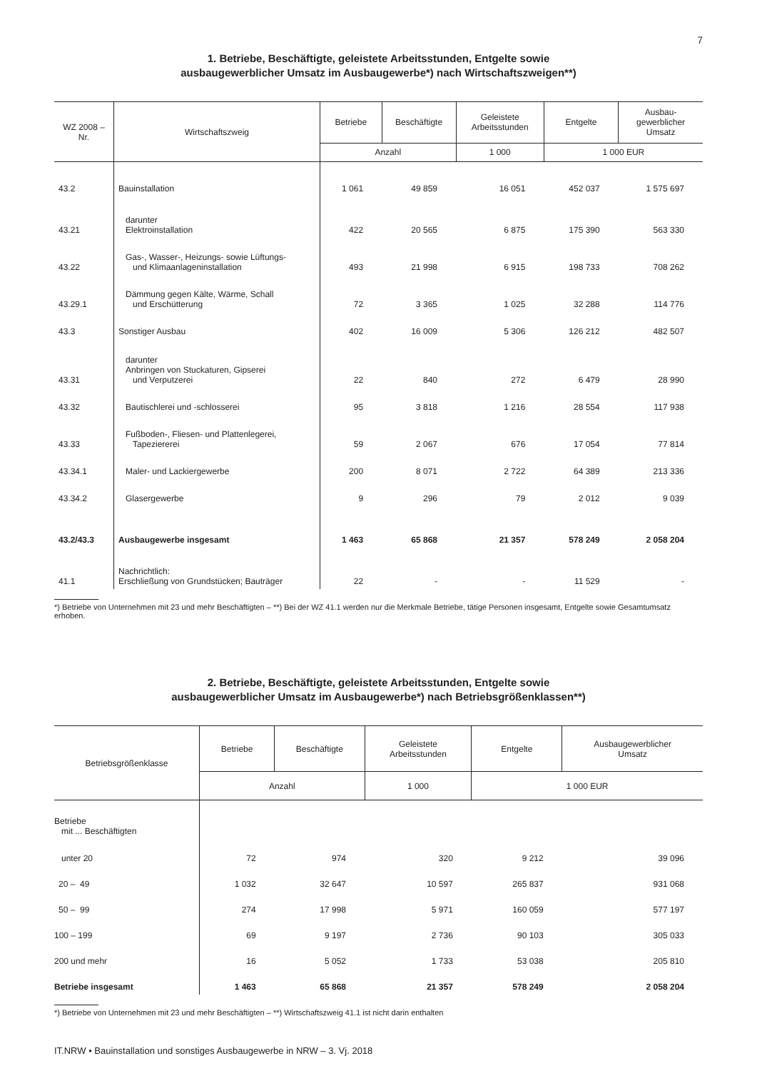7
1. Betriebe, Beschäftigte, geleistete Arbeitsstunden, Entgelte sowie
ausbaugewerblicher Umsatz im Ausbaugewerbe*) nach Wirtschaftszweigen**)
| WZ 2008 – Nr. | Wirtschaftszweig | Betriebe | Beschäftigte | Geleistete Arbeitsstunden | Entgelte | Ausbau- gewerblicher Umsatz |
| --- | --- | --- | --- | --- | --- | --- |
| | | Anzahl | | 1 000 | 1 000 EUR | |
| 43.2 | Bauinstallation | 1 061 | 49 859 | 16 051 | 452 037 | 1 575 697 |
| 43.21 | darunter Elektroinstallation | 422 | 20 565 | 6 875 | 175 390 | 563 330 |
| 43.22 | Gas-, Wasser-, Heizungs- sowie Lüftungs- und Klimaanlageninstallation | 493 | 21 998 | 6 915 | 198 733 | 708 262 |
| 43.29.1 | Dämmung gegen Kälte, Wärme, Schall und Erschütterung | 72 | 3 365 | 1 025 | 32 288 | 114 776 |
| 43.3 | Sonstiger Ausbau | 402 | 16 009 | 5 306 | 126 212 | 482 507 |
| 43.31 | darunter Anbringen von Stuckaturen, Gipserei und Verputzerei | 22 | 840 | 272 | 6 479 | 28 990 |
| 43.32 | Bautischlerei und -schlosserei | 95 | 3 818 | 1 216 | 28 554 | 117 938 |
| 43.33 | Fußboden-, Fliesen- und Plattenlegerei, Tapeziererei | 59 | 2 067 | 676 | 17 054 | 77 814 |
| 43.34.1 | Maler- und Lackiergewerbe | 200 | 8 071 | 2 722 | 64 389 | 213 336 |
| 43.34.2 | Glasergewerbe | 9 | 296 | 79 | 2 012 | 9 039 |
| 43.2/43.3 | Ausbaugewerbe insgesamt | 1 463 | 65 868 | 21 357 | 578 249 | 2 058 204 |
| 41.1 | Nachrichtlich: Erschließung von Grundstücken; Bauträger | 22 | - | - | 11 529 | - |
*) Betriebe von Unternehmen mit 23 und mehr Beschäftigten – **) Bei der WZ 41.1 werden nur die Merkmale Betriebe, tätige Personen insgesamt, Entgelte sowie Gesamtumsatz erhoben.
2. Betriebe, Beschäftigte, geleistete Arbeitsstunden, Entgelte sowie
ausbaugewerblicher Umsatz im Ausbaugewerbe*) nach Betriebsgrößenklassen**)
| Betriebsgrößenklasse | Betriebe | Beschäftigte | Geleistete Arbeitsstunden | Entgelte | Ausbaugewerblicher Umsatz |
| --- | --- | --- | --- | --- | --- |
| | Anzahl | | 1 000 | 1 000 EUR | |
| Betriebe mit ... Beschäftigten | | | | | |
| unter 20 | 72 | 974 | 320 | 9 212 | 39 096 |
| 20 – 49 | 1 032 | 32 647 | 10 597 | 265 837 | 931 068 |
| 50 – 99 | 274 | 17 998 | 5 971 | 160 059 | 577 197 |
| 100 – 199 | 69 | 9 197 | 2 736 | 90 103 | 305 033 |
| 200 und mehr | 16 | 5 052 | 1 733 | 53 038 | 205 810 |
| Betriebe insgesamt | 1 463 | 65 868 | 21 357 | 578 249 | 2 058 204 |
*) Betriebe von Unternehmen mit 23 und mehr Beschäftigten – **) Wirtschaftszweig 41.1 ist nicht darin enthalten
IT.NRW • Bauinstallation und sonstiges Ausbaugewerbe in NRW – 3. Vj. 2018